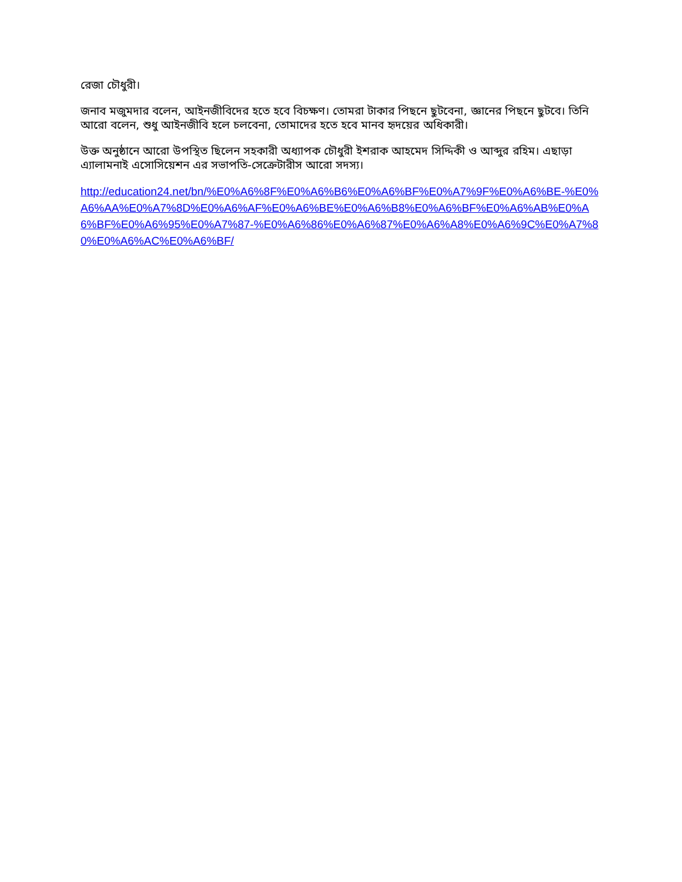রেজা চৌধুরী।
জনাব মজুমদার বলেন, আইনজীবিদের হতে হবে বিচক্ষণ। তোমরা টাকার পিছনে ছুটবেনা, জ্ঞানের পিছনে ছুটবে। তিনি আরো বলেন, শুধু আইনজীবি হলে চলবেনা, তোমাদের হতে হবে মানব হৃদয়ের অধিকারী।
উক্ত অনুষ্ঠানে আরো উপস্থিত ছিলেন সহকারী অধ্যাপক চৌধুরী ইশরাক আহমেদ সিদ্দিকী ও আব্দুর রহিম। এছাড়া এ্যালামনাই এসোসিয়েশন এর সভাপতি-সেক্রেটারীস আরো সদস্য।
http://education24.net/bn/%E0%A6%8F%E0%A6%B6%E0%A6%BF%E0%A7%9F%E0%A6%BE-%E0%A6%AA%E0%A7%8D%E0%A6%AF%E0%A6%BE%E0%A6%B8%E0%A6%BF%E0%A6%AB%E0%A6%BF%E0%A6%95%E0%A7%87-%E0%A6%86%E0%A6%87%E0%A6%A8%E0%A6%9C%E0%A7%80%E0%A6%AC%E0%A6%BF/